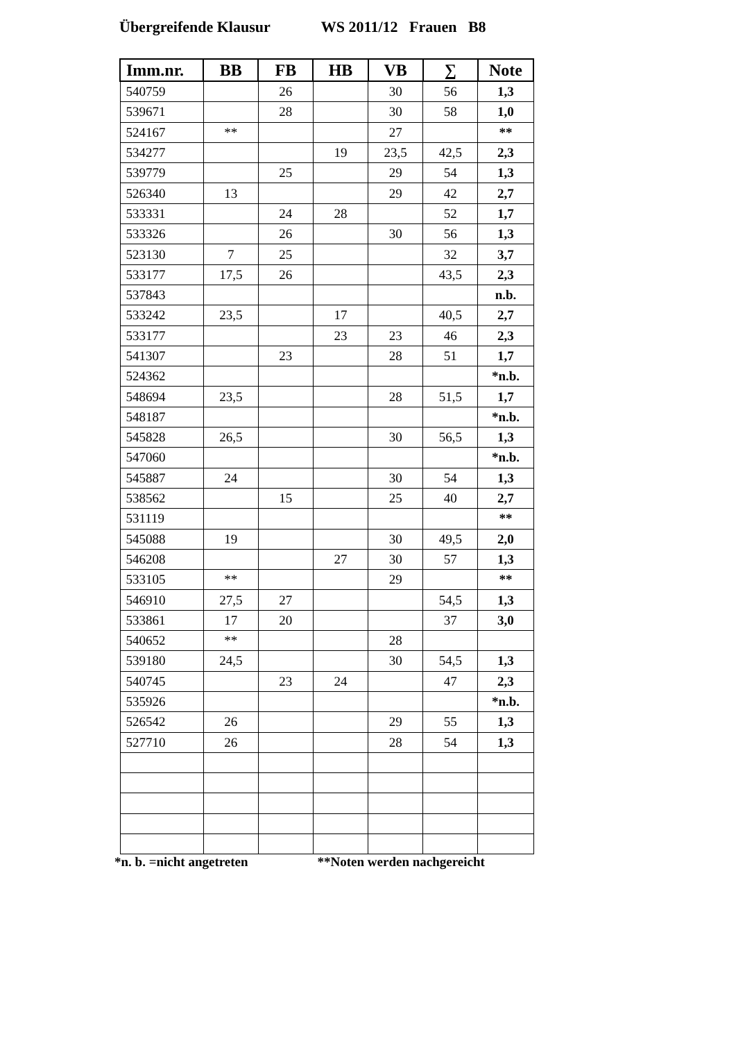Übergreifende Klausur WS 2011/12 Frauen B8
| Imm.nr. | BB | FB | HB | VB | ∑ | Note |
| --- | --- | --- | --- | --- | --- | --- |
| 540759 | | 26 | | 30 | 56 | 1,3 |
| 539671 | | 28 | | 30 | 58 | 1,0 |
| 524167 | ** | | | 27 | | ** |
| 534277 | | | 19 | 23,5 | 42,5 | 2,3 |
| 539779 | | 25 | | 29 | 54 | 1,3 |
| 526340 | 13 | | | 29 | 42 | 2,7 |
| 533331 | | 24 | 28 | | 52 | 1,7 |
| 533326 | | 26 | | 30 | 56 | 1,3 |
| 523130 | 7 | 25 | | | 32 | 3,7 |
| 533177 | 17,5 | 26 | | | 43,5 | 2,3 |
| 537843 | | | | | | n.b. |
| 533242 | 23,5 | | 17 | | 40,5 | 2,7 |
| 533177 | | | 23 | 23 | 46 | 2,3 |
| 541307 | | 23 | | 28 | 51 | 1,7 |
| 524362 | | | | | | *n.b. |
| 548694 | 23,5 | | | 28 | 51,5 | 1,7 |
| 548187 | | | | | | *n.b. |
| 545828 | 26,5 | | | 30 | 56,5 | 1,3 |
| 547060 | | | | | | *n.b. |
| 545887 | 24 | | | 30 | 54 | 1,3 |
| 538562 | | 15 | | 25 | 40 | 2,7 |
| 531119 | | | | | | ** |
| 545088 | 19 | | | 30 | 49,5 | 2,0 |
| 546208 | | | 27 | 30 | 57 | 1,3 |
| 533105 | ** | | | 29 | | ** |
| 546910 | 27,5 | 27 | | | 54,5 | 1,3 |
| 533861 | 17 | 20 | | | 37 | 3,0 |
| 540652 | ** | | | 28 | | |
| 539180 | 24,5 | | | 30 | 54,5 | 1,3 |
| 540745 | | 23 | 24 | | 47 | 2,3 |
| 535926 | | | | | | *n.b. |
| 526542 | 26 | | | 29 | 55 | 1,3 |
| 527710 | 26 | | | 28 | 54 | 1,3 |
*n. b. =nicht angetreten **Noten werden nachgereicht